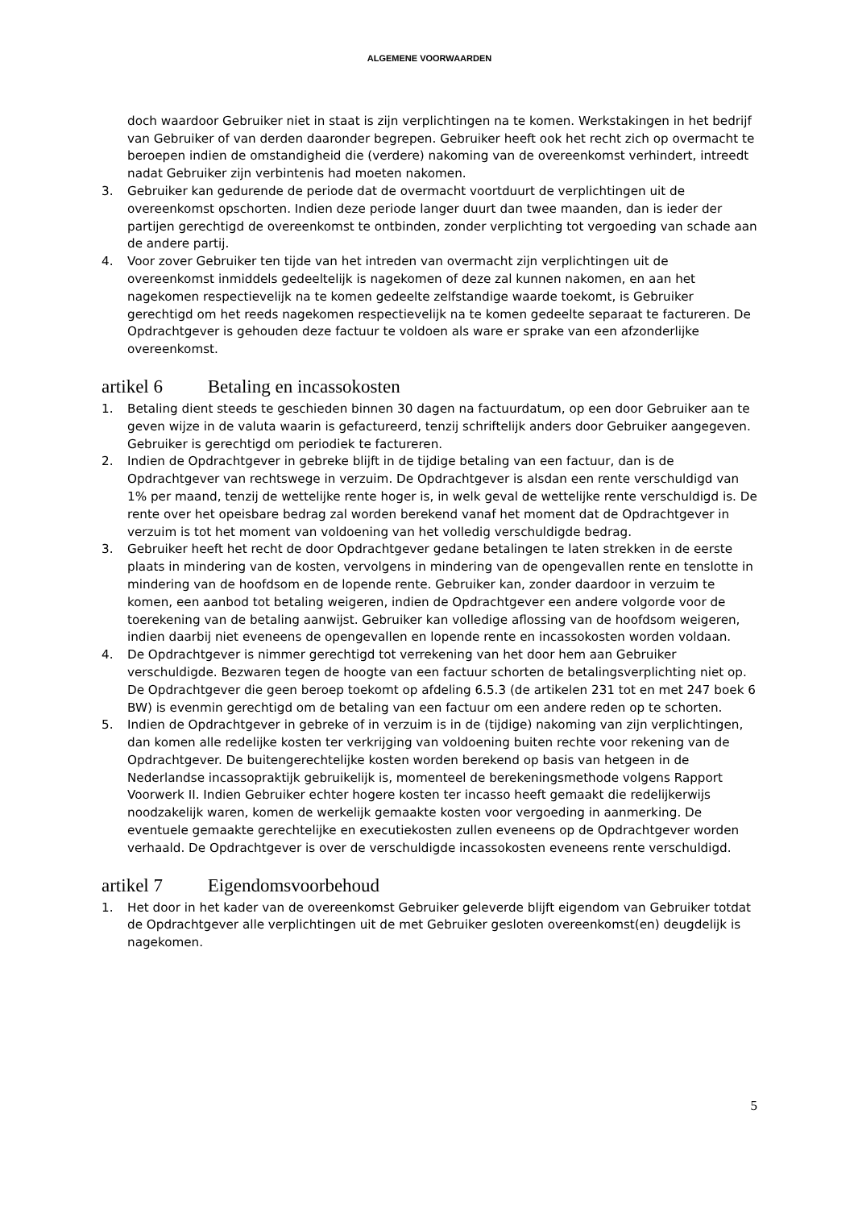ALGEMENE VOORWAARDEN
doch waardoor Gebruiker niet in staat is zijn verplichtingen na te komen. Werkstakingen in het bedrijf van Gebruiker of van derden daaronder begrepen. Gebruiker heeft ook het recht zich op overmacht te beroepen indien de omstandigheid die (verdere) nakoming van de overeenkomst verhindert, intreedt nadat Gebruiker zijn verbintenis had moeten nakomen.
3. Gebruiker kan gedurende de periode dat de overmacht voortduurt de verplichtingen uit de overeenkomst opschorten. Indien deze periode langer duurt dan twee maanden, dan is ieder der partijen gerechtigd de overeenkomst te ontbinden, zonder verplichting tot vergoeding van schade aan de andere partij.
4. Voor zover Gebruiker ten tijde van het intreden van overmacht zijn verplichtingen uit de overeenkomst inmiddels gedeeltelijk is nagekomen of deze zal kunnen nakomen, en aan het nagekomen respectievelijk na te komen gedeelte zelfstandige waarde toekomt, is Gebruiker gerechtigd om het reeds nagekomen respectievelijk na te komen gedeelte separaat te factureren. De Opdrachtgever is gehouden deze factuur te voldoen als ware er sprake van een afzonderlijke overeenkomst.
artikel 6 Betaling en incassokosten
1. Betaling dient steeds te geschieden binnen 30 dagen na factuurdatum, op een door Gebruiker aan te geven wijze in de valuta waarin is gefactureerd, tenzij schriftelijk anders door Gebruiker aangegeven. Gebruiker is gerechtigd om periodiek te factureren.
2. Indien de Opdrachtgever in gebreke blijft in de tijdige betaling van een factuur, dan is de Opdrachtgever van rechtswege in verzuim. De Opdrachtgever is alsdan een rente verschuldigd van 1% per maand, tenzij de wettelijke rente hoger is, in welk geval de wettelijke rente verschuldigd is. De rente over het opeisbare bedrag zal worden berekend vanaf het moment dat de Opdrachtgever in verzuim is tot het moment van voldoening van het volledig verschuldigde bedrag.
3. Gebruiker heeft het recht de door Opdrachtgever gedane betalingen te laten strekken in de eerste plaats in mindering van de kosten, vervolgens in mindering van de opengevallen rente en tenslotte in mindering van de hoofdsom en de lopende rente. Gebruiker kan, zonder daardoor in verzuim te komen, een aanbod tot betaling weigeren, indien de Opdrachtgever een andere volgorde voor de toerekening van de betaling aanwijst. Gebruiker kan volledige aflossing van de hoofdsom weigeren, indien daarbij niet eveneens de opengevallen en lopende rente en incassokosten worden voldaan.
4. De Opdrachtgever is nimmer gerechtigd tot verrekening van het door hem aan Gebruiker verschuldigde. Bezwaren tegen de hoogte van een factuur schorten de betalingsverplichting niet op. De Opdrachtgever die geen beroep toekomt op afdeling 6.5.3 (de artikelen 231 tot en met 247 boek 6 BW) is evenmin gerechtigd om de betaling van een factuur om een andere reden op te schorten.
5. Indien de Opdrachtgever in gebreke of in verzuim is in de (tijdige) nakoming van zijn verplichtingen, dan komen alle redelijke kosten ter verkrijging van voldoening buiten rechte voor rekening van de Opdrachtgever. De buitengerechtelijke kosten worden berekend op basis van hetgeen in de Nederlandse incassopraktijk gebruikelijk is, momenteel de berekeningsmethode volgens Rapport Voorwerk II. Indien Gebruiker echter hogere kosten ter incasso heeft gemaakt die redelijkerwijs noodzakelijk waren, komen de werkelijk gemaakte kosten voor vergoeding in aanmerking. De eventuele gemaakte gerechtelijke en executiekosten zullen eveneens op de Opdrachtgever worden verhaald. De Opdrachtgever is over de verschuldigde incassokosten eveneens rente verschuldigd.
artikel 7 Eigendomsvoorbehoud
1. Het door in het kader van de overeenkomst Gebruiker geleverde blijft eigendom van Gebruiker totdat de Opdrachtgever alle verplichtingen uit de met Gebruiker gesloten overeenkomst(en) deugdelijk is nagekomen.
5